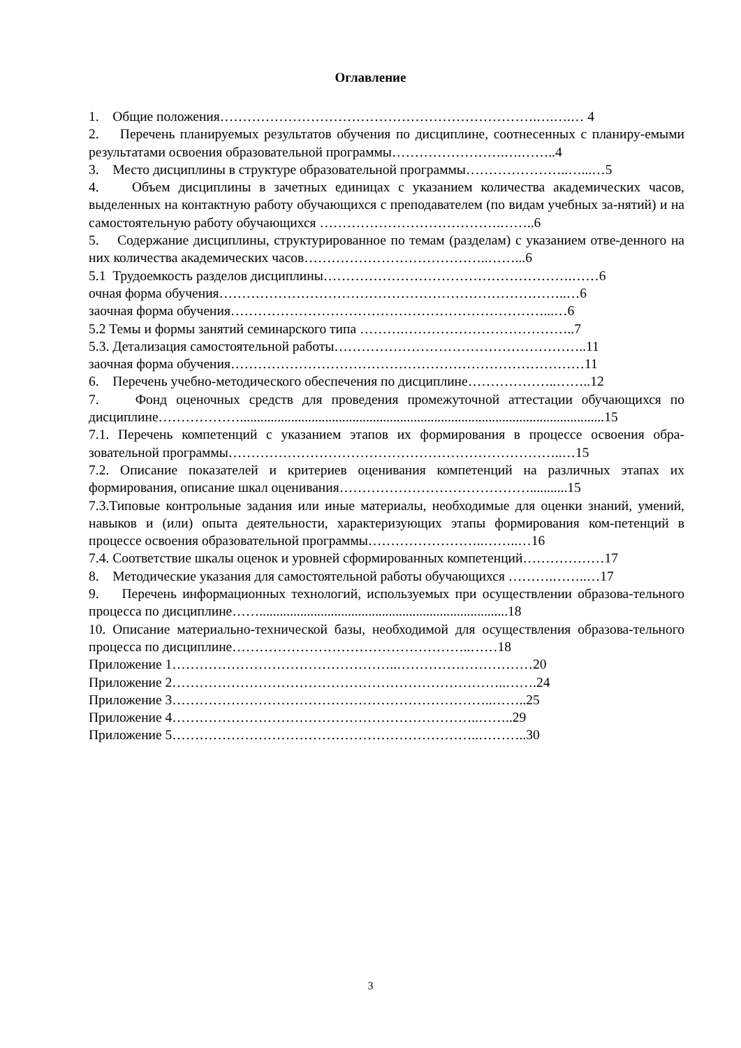Оглавление
1. Общие положения…………………………………………………………….….….… 4
2. Перечень планируемых результатов обучения по дисциплине, соотнесенных с планиру-емыми результатами освоения образовательной программы…………………….….……..4
3. Место дисциплины в структуре образовательной программы…………………..…...…5
4. Объем дисциплины в зачетных единицах с указанием количества академических часов, выделенных на контактную работу обучающихся с преподавателем (по видам учебных за-нятий) и на самостоятельную работу обучающихся ………………………………….……..6
5. Содержание дисциплины, структурированное по темам (разделам) с указанием отве-денного на них количества академических часов…………………………………..……...6
5.1 Трудоемкость разделов дисциплины……………………………………………….……6
очная форма обучения…………………………………………………………………..…6
заочная форма обучения……………………………………………………………...…6
5.2 Темы и формы занятий семинарского типа ……….………………………………..7
5.3. Детализация самостоятельной работы………………………………………………..11
заочная форма обучения……………………………………………………………………11
6. Перечень учебно-методического обеспечения по дисциплине………………..……..12
7. Фонд оценочных средств для проведения промежуточной аттестации обучающихся по дисциплине………………...........................................................................................................15
7.1. Перечень компетенций с указанием этапов их формирования в процессе освоения обра-зовательной программы………………………………………………………………..…15
7.2. Описание показателей и критериев оценивания компетенций на различных этапах их формирования, описание шкал оценивания……………………………………...........15
7.3.Типовые контрольные задания или иные материалы, необходимые для оценки знаний, умений, навыков и (или) опыта деятельности, характеризующих этапы формирования ком-петенций в процессе освоения образовательной программы……………………..……..…16
7.4. Соответствие шкалы оценок и уровней сформированных компетенций………………17
8. Методические указания для самостоятельной работы обучающихся ……….……..…17
9. Перечень информационных технологий, используемых при осуществлении образова-тельного процесса по дисциплине…….........................................................................18
10. Описание материально-технической базы, необходимой для осуществления образова-тельного процесса по дисциплине……………………………………………..……18
Приложение 1…………………………………………..…………………………20
Приложение 2………………………………………………………………..…….24
Приложение 3……………………………………………………………..……..25
Приложение 4…………………………………………………………..……..29
Приложение 5…………………………………………………………..………..30
3